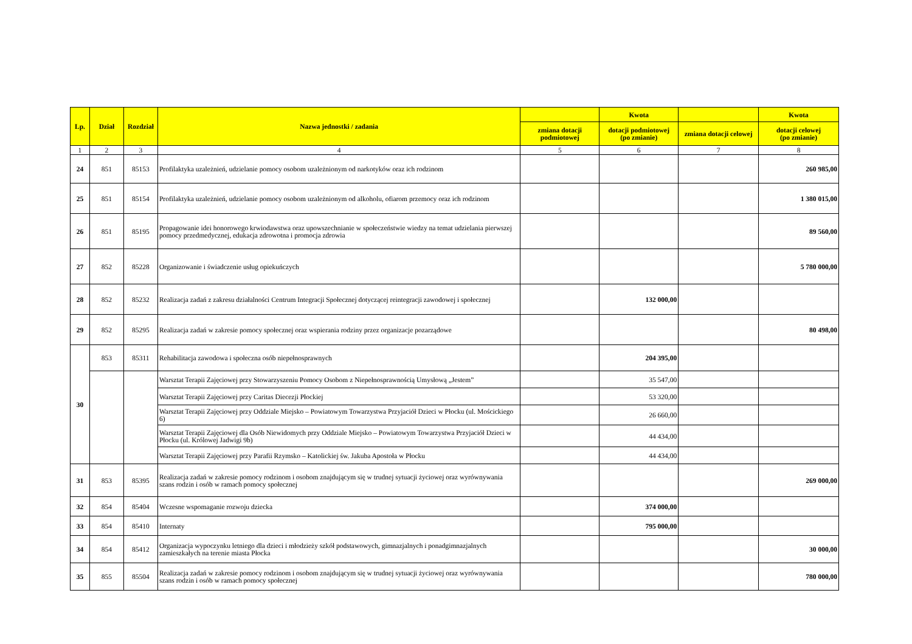| Lp. | Dział | Rozdział | Nazwa jednostki / zadania | | Kwota | | Kwota |
| --- | --- | --- | --- | --- | --- | --- | --- |
| | | | | zmiana dotacji podmiotowej | dotacji podmiotowej (po zmianie) | zmiana dotacji celowej | dotacji celowej (po zmianie) |
| 1 | 2 | 3 | 4 | 5 | 6 | 7 | 8 |
| 24 | 851 | 85153 | Profilaktyka uzależnień, udzielanie pomocy osobom uzależnionym od narkotyków oraz ich rodzinom | | | | 260 985,00 |
| 25 | 851 | 85154 | Profilaktyka uzależnień, udzielanie pomocy osobom uzależnionym od alkoholu, ofiarom przemocy oraz ich rodzinom | | | | 1 380 015,00 |
| 26 | 851 | 85195 | Propagowanie idei honorowego krwiodawstwa oraz upowszechnianie w społeczeństwie wiedzy na temat udzielania pierwszej pomocy przedmedycznej, edukacja zdrowotna i promocja zdrowia | | | | 89 560,00 |
| 27 | 852 | 85228 | Organizowanie i świadczenie usług opiekuńczych | | | | 5 780 000,00 |
| 28 | 852 | 85232 | Realizacja zadań z zakresu działalności Centrum Integracji Społecznej dotyczącej reintegracji zawodowej i społecznej | | 132 000,00 | | |
| 29 | 852 | 85295 | Realizacja zadań w zakresie pomocy społecznej oraz wspierania rodziny przez organizacje pozarządowe | | | | 80 498,00 |
| 30 | 853 | 85311 | Rehabilitacja zawodowa i społeczna osób niepełnosprawnych | | 204 395,00 | | |
| | | | Warsztat Terapii Zajęciowej przy Stowarzyszeniu Pomocy Osobom z Niepełnosprawnością Umysłową „Jestem” | | 35 547,00 | | |
| | | | Warsztat Terapii Zajęciowej przy Caritas Diecezji Płockiej | | 53 320,00 | | |
| | | | Warsztat Terapii Zajęciowej przy Oddziale Miejsko – Powiatowym Towarzystwa Przyjaciół Dzieci w Płocku (ul. Mościckiego 6) | | 26 660,00 | | |
| | | | Warsztat Terapii Zajęciowej dla Osób Niewidomych przy Oddziale Miejsko – Powiatowym Towarzystwa Przyjaciół Dzieci w Płocku (ul. Królowej Jadwigi 9b) | | 44 434,00 | | |
| | | | Warsztat Terapii Zajęciowej przy Parafii Rzymsko – Katolickiej św. Jakuba Apostoła w Płocku | | 44 434,00 | | |
| 31 | 853 | 85395 | Realizacja zadań w zakresie pomocy rodzinom i osobom znajdującym się w trudnej sytuacji życiowej oraz wyrównywania szans rodzin i osób w ramach pomocy społecznej | | | | 269 000,00 |
| 32 | 854 | 85404 | Wczesne wspomaganie rozwoju dziecka | | 374 000,00 | | |
| 33 | 854 | 85410 | Internaty | | 795 000,00 | | |
| 34 | 854 | 85412 | Organizacja wypoczynku letniego dla dzieci i młodzieży szkół podstawowych, gimnazjalnych i ponadgimnazjalnych zamieszkałych na terenie miasta Płocka | | | | 30 000,00 |
| 35 | 855 | 85504 | Realizacja zadań w zakresie pomocy rodzinom i osobom znajdującym się w trudnej sytuacji życiowej oraz wyrównywania szans rodzin i osób w ramach pomocy społecznej | | | | 780 000,00 |